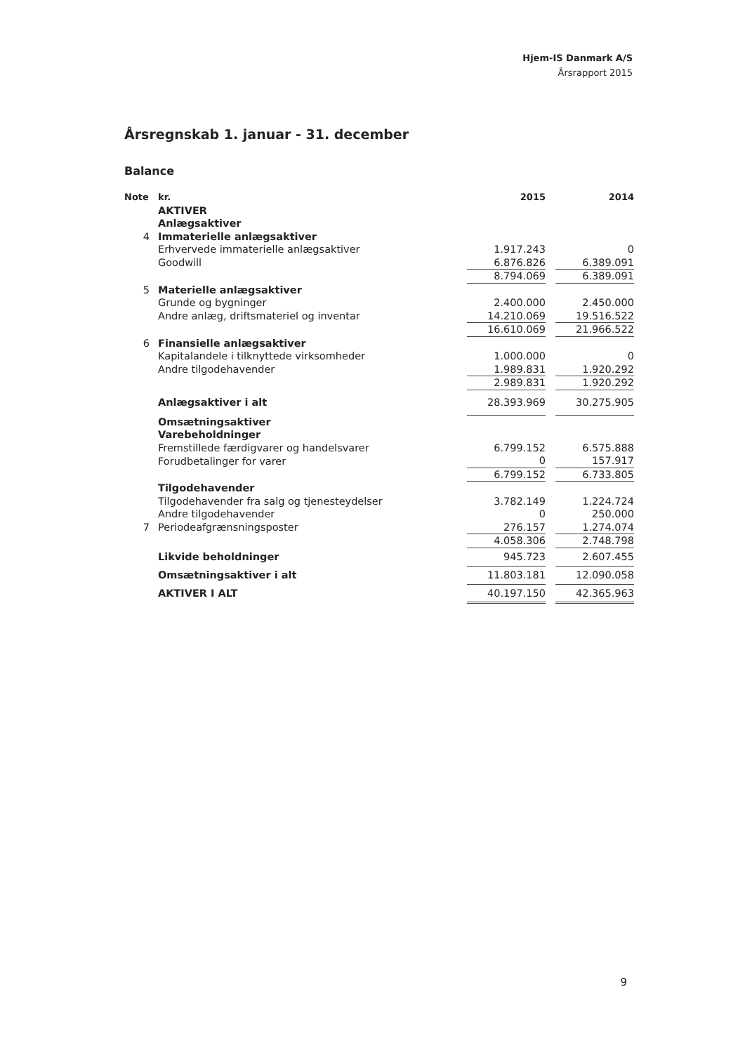Hjem-IS Danmark A/S
Årsrapport 2015
Årsregnskab 1. januar - 31. december
Balance
| Note | kr. | 2015 | | 2014 |
| --- | --- | --- | --- | --- |
| | AKTIVER | | | |
| | Anlægsaktiver | | | |
| 4 | Immaterielle anlægsaktiver | | | |
| | Erhvervede immaterielle anlægsaktiver | 1.917.243 | | 0 |
| | Goodwill | 6.876.826 | | 6.389.091 |
| | | 8.794.069 | | 6.389.091 |
| 5 | Materielle anlægsaktiver | | | |
| | Grunde og bygninger | 2.400.000 | | 2.450.000 |
| | Andre anlæg, driftsmateriel og inventar | 14.210.069 | | 19.516.522 |
| | | 16.610.069 | | 21.966.522 |
| 6 | Finansielle anlægsaktiver | | | |
| | Kapitalandele i tilknyttede virksomheder | 1.000.000 | | 0 |
| | Andre tilgodehavender | 1.989.831 | | 1.920.292 |
| | | 2.989.831 | | 1.920.292 |
| | Anlægsaktiver i alt | 28.393.969 | | 30.275.905 |
| | Omsætningsaktiver | | | |
| | Varebeholdninger | | | |
| | Fremstillede færdigvarer og handelsvarer | 6.799.152 | | 6.575.888 |
| | Forudbetalinger for varer | 0 | | 157.917 |
| | | 6.799.152 | | 6.733.805 |
| | Tilgodehavender | | | |
| | Tilgodehavender fra salg og tjenesteydelser | 3.782.149 | | 1.224.724 |
| | Andre tilgodehavender | 0 | | 250.000 |
| 7 | Periodeafgrænsningsposter | 276.157 | | 1.274.074 |
| | | 4.058.306 | | 2.748.798 |
| | Likvide beholdninger | 945.723 | | 2.607.455 |
| | Omsætningsaktiver i alt | 11.803.181 | | 12.090.058 |
| | AKTIVER I ALT | 40.197.150 | | 42.365.963 |
9